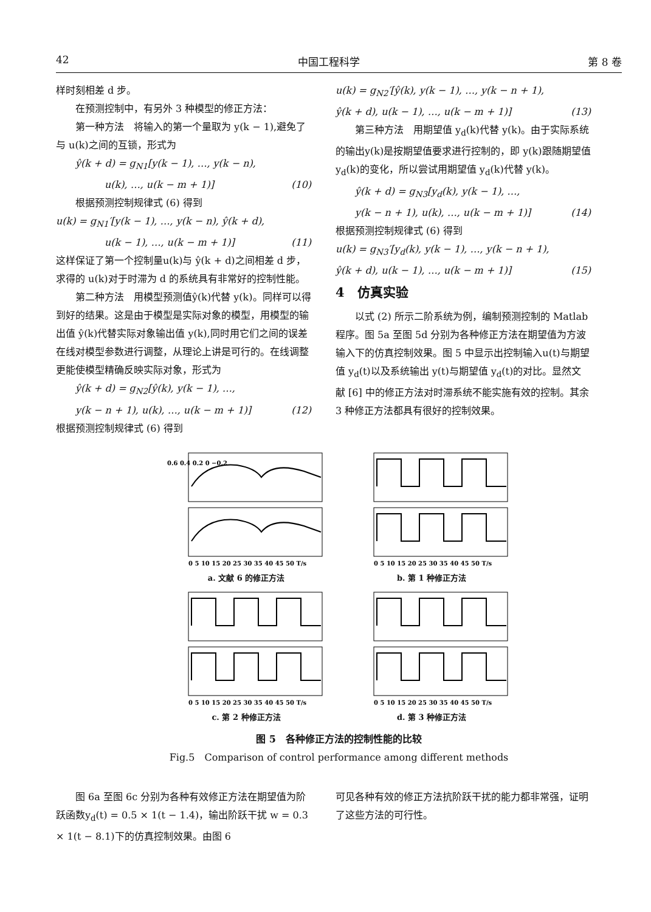42 中国工程科学 第 8 卷
样时刻相差 d 步。
在预测控制中，有另外 3 种模型的修正方法：
第一种方法　将输入的第一个量取为 y(k − 1),避免了与 u(k)之间的互锁，形式为
ŷ(k + d) = g<sub>N1</sub>[y(k − 1), …, y(k − n),
u(k), …, u(k − m + 1)] (10)
根据预测控制规律式 (6) 得到
u(k) = g<sub>N1</sub>′[y(k − 1), …, y(k − n), ŷ(k + d),
u(k − 1), …, u(k − m + 1)] (11)
这样保证了第一个控制量u(k)与 ŷ(k + d)之间相差 d 步，求得的 u(k)对于时滞为 d 的系统具有非常好的控制性能。
第二种方法　用模型预测值ŷ(k)代替 y(k)。同样可以得到好的结果。这是由于模型是实际对象的模型，用模型的输出值 ŷ(k)代替实际对象输出值 y(k),同时用它们之间的误差在线对模型参数进行调整，从理论上讲是可行的。在线调整更能使模型精确反映实际对象，形式为
ŷ(k + d) = g<sub>N2</sub>[ŷ(k), y(k − 1), …,
y(k − n + 1), u(k), …, u(k − m + 1)] (12)
根据预测控制规律式 (6) 得到
u(k) = g<sub>N2</sub>′[ŷ(k), y(k − 1), …, y(k − n + 1),
ŷ(k + d), u(k − 1), …, u(k − m + 1)] (13)
第三种方法　用期望值 y<sub>d</sub>(k)代替 y(k)。由于实际系统的输出y(k)是按期望值要求进行控制的，即 y(k)跟随期望值 y<sub>d</sub>(k)的变化，所以尝试用期望值 y<sub>d</sub>(k)代替 y(k)。
ŷ(k + d) = g<sub>N3</sub>[y<sub>d</sub>(k), y(k − 1), …,
y(k − n + 1), u(k), …, u(k − m + 1)] (14)
根据预测控制规律式 (6) 得到
u(k) = g<sub>N3</sub>′[y<sub>d</sub>(k), y(k − 1), …, y(k − n + 1),
ŷ(k + d), u(k − 1), …, u(k − m + 1)] (15)
4　仿真实验
以式 (2) 所示二阶系统为例，编制预测控制的 Matlab 程序。图 5a 至图 5d 分别为各种修正方法在期望值为方波输入下的仿真控制效果。图 5 中显示出控制输入u(t)与期望值 y<sub>d</sub>(t)以及系统输出 y(t)与期望值 y<sub>d</sub>(t)的对比。显然文献 [6] 中的修正方法对时滞系统不能实施有效的控制。其余 3 种修正方法都具有很好的控制效果。
0.6 0.4 0.2 0 −0.2
0 5 10 15 20 25 30 35 40 45 50 T/s
a. 文献 6 的修正方法
0 5 10 15 20 25 30 35 40 45 50 T/s
b. 第 1 种修正方法
0 5 10 15 20 25 30 35 40 45 50 T/s
c. 第 2 种修正方法
0 5 10 15 20 25 30 35 40 45 50 T/s
d. 第 3 种修正方法
图 5　各种修正方法的控制性能的比较
Fig.5　Comparison of control performance among different methods
图 6a 至图 6c 分别为各种有效修正方法在期望值为阶跃函数y<sub>d</sub>(t) = 0.5 × 1(t − 1.4)，输出阶跃干扰 w = 0.3 × 1(t − 8.1)下的仿真控制效果。由图 6
可见各种有效的修正方法抗阶跃干扰的能力都非常强，证明了这些方法的可行性。